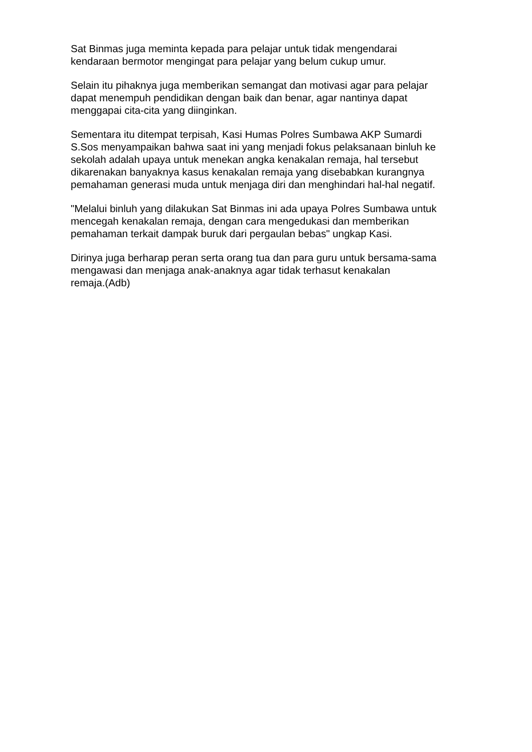Sat Binmas juga meminta kepada para pelajar untuk tidak mengendarai
kendaraan bermotor mengingat para pelajar yang belum cukup umur.
Selain itu pihaknya juga memberikan semangat dan motivasi agar para pelajar
dapat menempuh pendidikan dengan baik dan benar, agar nantinya dapat
menggapai cita-cita yang diinginkan.
Sementara itu ditempat terpisah, Kasi Humas Polres Sumbawa AKP Sumardi
S.Sos menyampaikan bahwa saat ini yang menjadi fokus pelaksanaan binluh ke
sekolah adalah upaya untuk menekan angka kenakalan remaja, hal tersebut
dikarenakan banyaknya kasus kenakalan remaja yang disebabkan kurangnya
pemahaman generasi muda untuk menjaga diri dan menghindari hal-hal negatif.
"Melalui binluh yang dilakukan Sat Binmas ini ada upaya Polres Sumbawa untuk
mencegah kenakalan remaja, dengan cara mengedukasi dan memberikan
pemahaman terkait dampak buruk dari pergaulan bebas" ungkap Kasi.
Dirinya juga berharap peran serta orang tua dan para guru untuk bersama-sama
mengawasi dan menjaga anak-anaknya agar tidak terhasut kenakalan
remaja.(Adb)